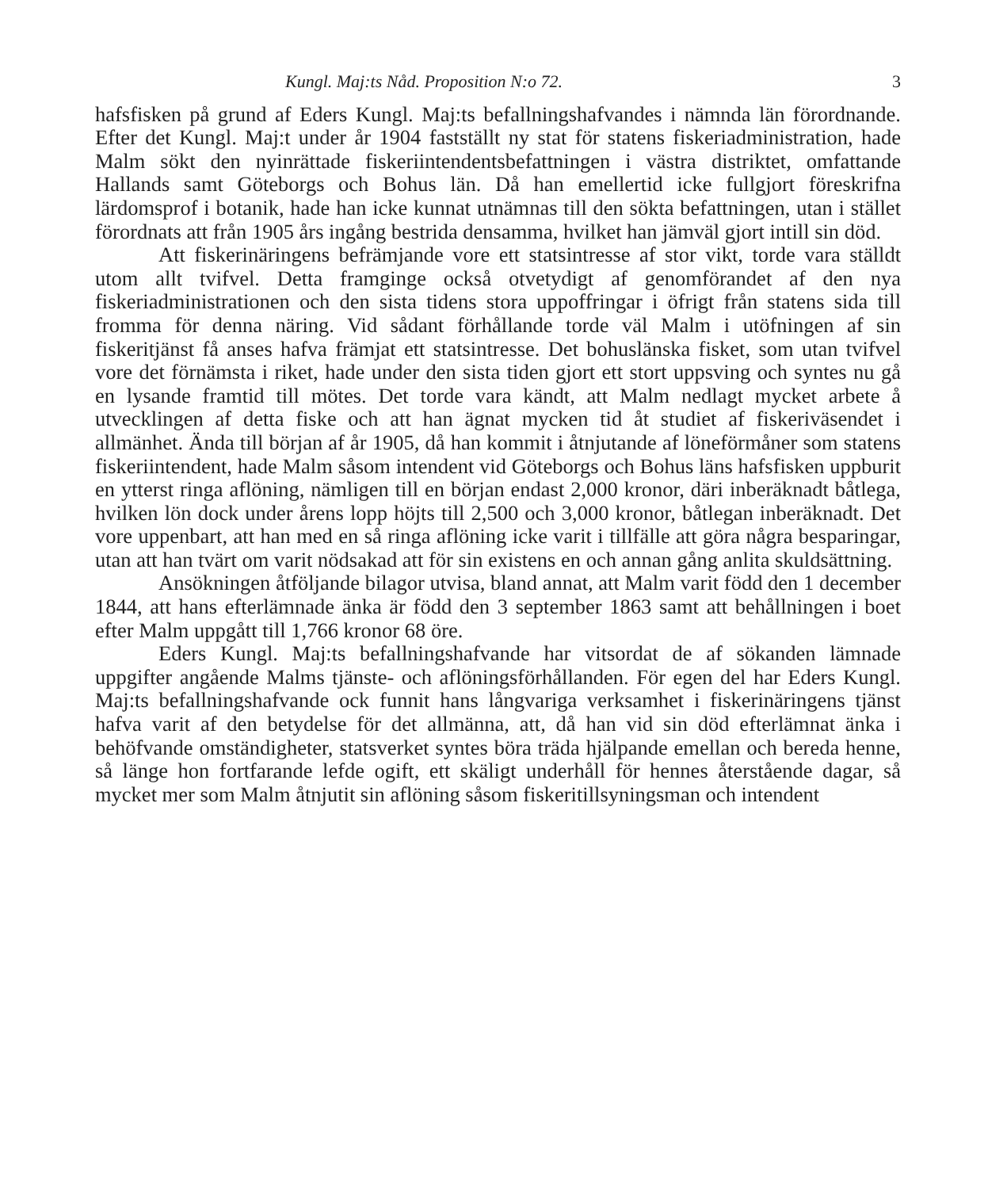Kungl. Maj:ts Nåd. Proposition N:o 72. 3
hafsfisken på grund af Eders Kungl. Maj:ts befallningshafvandes i nämnda län förordnande. Efter det Kungl. Maj:t under år 1904 fastställt ny stat för statens fiskeriadministration, hade Malm sökt den nyinrättade fiskeriintendentsbefattningen i västra distriktet, omfattande Hallands samt Göteborgs och Bohus län. Då han emellertid icke fullgjort föreskrifna lärdomsprof i botanik, hade han icke kunnat utnämnas till den sökta befattningen, utan i stället förordnats att från 1905 års ingång bestrida densamma, hvilket han jämväl gjort intill sin död.
Att fiskerinäringens befrämjande vore ett statsintresse af stor vikt, torde vara ställdt utom allt tvifvel. Detta framginge också otvetydigt af genomförandet af den nya fiskeriadministrationen och den sista tidens stora uppoffringar i öfrigt från statens sida till fromma för denna näring. Vid sådant förhållande torde väl Malm i utöfningen af sin fiskeritjänst få anses hafva främjat ett statsintresse. Det bohuslänska fisket, som utan tvifvel vore det förnämsta i riket, hade under den sista tiden gjort ett stort uppsving och syntes nu gå en lysande framtid till mötes. Det torde vara kändt, att Malm nedlagt mycket arbete å utvecklingen af detta fiske och att han ägnat mycken tid åt studiet af fiskeriväsendet i allmänhet. Ända till början af år 1905, då han kommit i åtnjutande af löneförmåner som statens fiskeriintendent, hade Malm såsom intendent vid Göteborgs och Bohus läns hafsfisken uppburit en ytterst ringa aflöning, nämligen till en början endast 2,000 kronor, däri inberäknadt båtlega, hvilken lön dock under årens lopp höjts till 2,500 och 3,000 kronor, båtlegan inberäknadt. Det vore uppenbart, att han med en så ringa aflöning icke varit i tillfälle att göra några besparingar, utan att han tvärt om varit nödsakad att för sin existens en och annan gång anlita skuldsättning.
Ansökningen åtföljande bilagor utvisa, bland annat, att Malm varit född den 1 december 1844, att hans efterlämnade änka är född den 3 september 1863 samt att behållningen i boet efter Malm uppgått till 1,766 kronor 68 öre.
Eders Kungl. Maj:ts befallningshafvande har vitsordat de af sökanden lämnade uppgifter angående Malms tjänste- och aflöningsförhållanden. För egen del har Eders Kungl. Maj:ts befallningshafvande ock funnit hans långvariga verksamhet i fiskerinäringens tjänst hafva varit af den betydelse för det allmänna, att, då han vid sin död efterlämnat änka i behöfvande omständigheter, statsverket syntes böra träda hjälpande emellan och bereda henne, så länge hon fortfarande lefde ogift, ett skäligt underhåll för hennes återstående dagar, så mycket mer som Malm åtnjutit sin aflöning såsom fiskeritillsyningsman och intendent